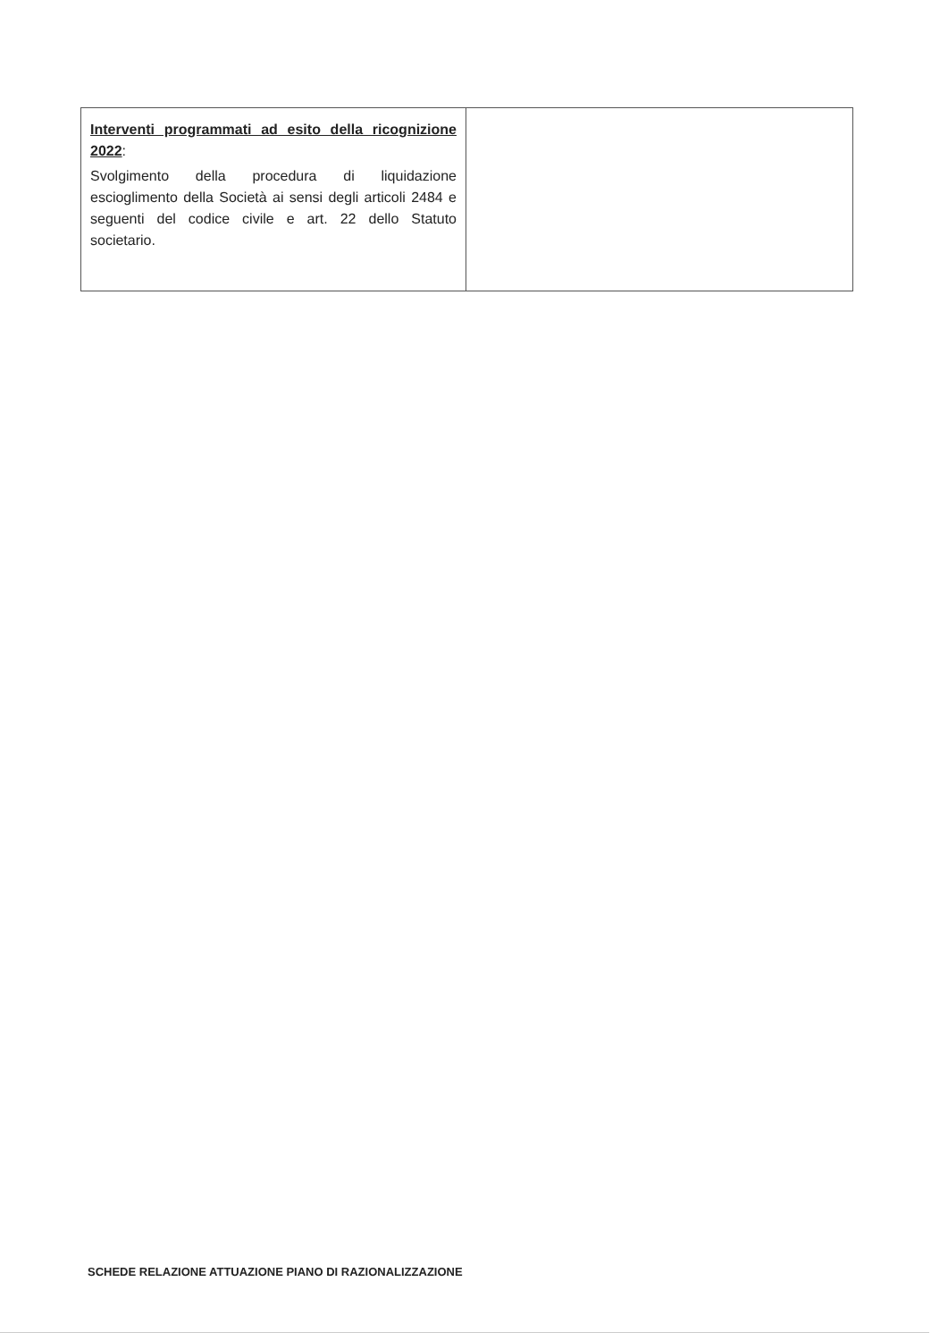| Interventi programmati ad esito della ricognizione 2022 : Svolgimento della procedura di liquidazione escioglimento della Società ai sensi degli articoli 2484 e seguenti del codice civile e art. 22 dello Statuto societario. | |
SCHEDE RELAZIONE ATTUAZIONE PIANO DI RAZIONALIZZAZIONE